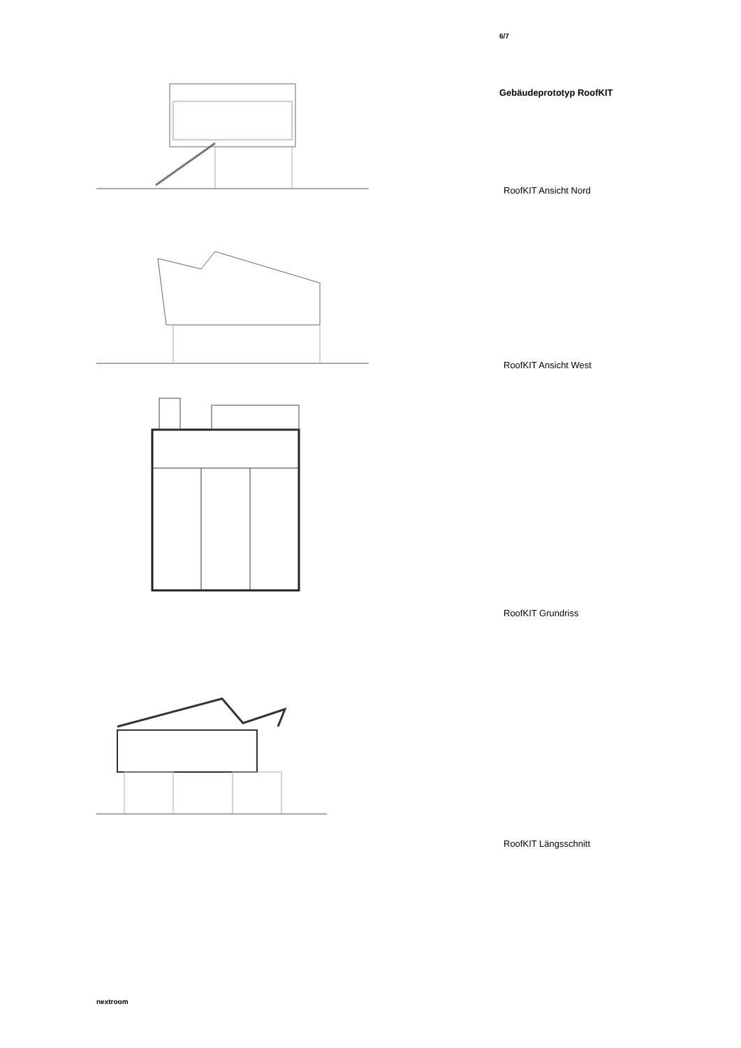6/7
Gebäudeprototyp RoofKIT
RoofKIT Ansicht Nord
RoofKIT Ansicht West
RoofKIT Grundriss
RoofKIT Längsschnitt
nextroom